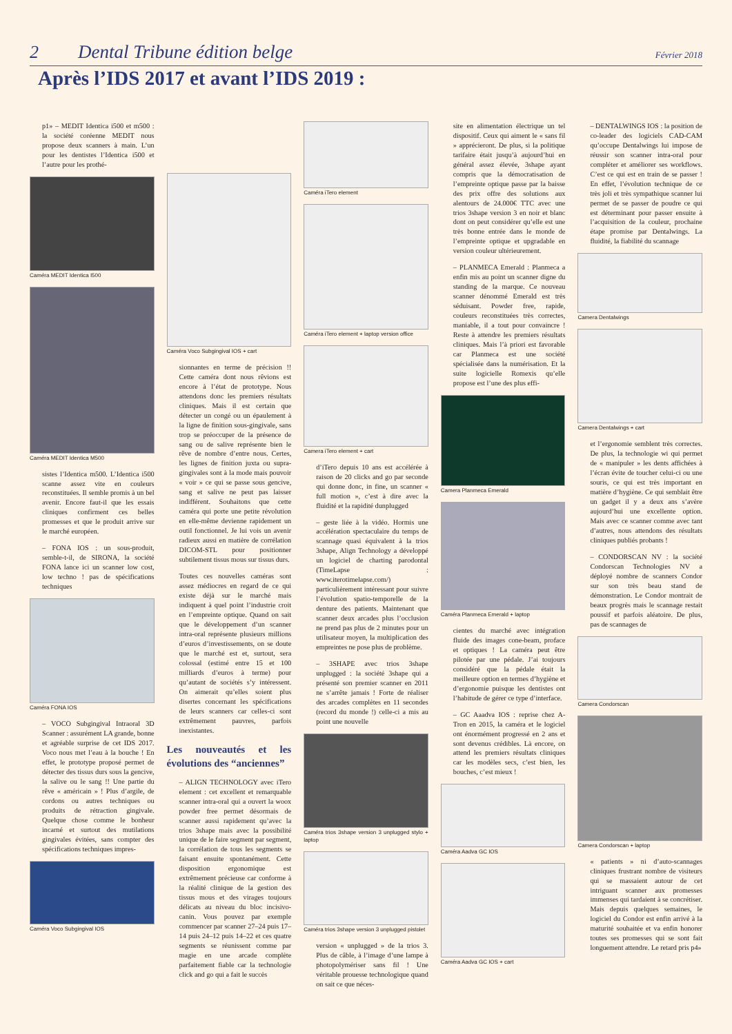2 Dental Tribune édition belge Février 2018
Après l’IDS 2017 et avant l’IDS 2019 :
p1» – MEDIT Identica i500 et m500 : la société coréenne MEDIT nous propose deux scanners à main. L’un pour les dentistes l’Identica i500 et l’autre pour les prothé-
Caméra MEDIT Identica I500
Caméra MEDIT Identica M500
sistes l’Identica m500. L’Identica i500 scanne assez vite en couleurs reconstituées. Il semble promis à un bel avenir. Encore faut-il que les essais cliniques confirment ces belles promesses et que le produit arrive sur le marché européen.
– FONA IOS : un sous-produit, semble-t-il, de SIRONA, la société FONA lance ici un scanner low cost, low techno ! pas de spécifications techniques
Caméra FONA IOS
– VOCO Subgingival Intraoral 3D Scanner : assurément LA grande, bonne et agréable surprise de cet IDS 2017. Voco nous met l’eau à la bouche ! En effet, le prototype proposé permet de détecter des tissus durs sous la gencive, la salive ou le sang !! Une partie du rêve « américain » ! Plus d’argile, de cordons ou autres techniques ou produits de rétraction gingivale. Quelque chose comme le bonheur incarné et surtout des mutilations gingivales évitées, sans compter des spécifications techniques impres-
Caméra Voco Subgingival IOS
Caméra Voco Subgingival IOS + cart
sionnantes en terme de précision !! Cette caméra dont nous rêvions est encore à l’état de prototype. Nous attendons donc les premiers résultats cliniques. Mais il est certain que détecter un congé ou un épaulement à la ligne de finition sous-gingivale, sans trop se préoccuper de la présence de sang ou de salive représente bien le rêve de nombre d’entre nous. Certes, les lignes de finition juxta ou supra-gingivales sont à la mode mais pouvoir « voir » ce qui se passe sous gencive, sang et salive ne peut pas laisser indifférent. Souhaitons que cette caméra qui porte une petite révolution en elle-même devienne rapidement un outil fonctionnel. Je lui vois un avenir radieux aussi en matière de corrélation DICOM-STL pour positionner subtilement tissus mous sur tissus durs.
Toutes ces nouvelles caméras sont assez médiocres en regard de ce qui existe déjà sur le marché mais indiquent à quel point l’industrie croit en l’empreinte optique. Quand on sait que le développement d’un scanner intra-oral représente plusieurs millions d’euros d’investissements, on se doute que le marché est et, surtout, sera colossal (estimé entre 15 et 100 milliards d’euros à terme) pour qu’autant de sociétés s’y intéressent. On aimerait qu’elles soient plus disertes concernant les spécifications de leurs scanners car celles-ci sont extrêmement pauvres, parfois inexistantes.
Les nouveautés et les évolutions des “anciennes”
– ALIGN TECHNOLOGY avec iTero element : cet excellent et remarquable scanner intra-oral qui a ouvert la woox powder free permet désormais de scanner aussi rapidement qu’avec la trios 3shape mais avec la possibilité unique de le faire segment par segment, la corrélation de tous les segments se faisant ensuite spontanément. Cette disposition ergonomique est extrêmement précieuse car conforme à la réalité clinique de la gestion des tissus mous et des virages toujours délicats au niveau du bloc incisivo-canin. Vous pouvez par exemple commencer par scanner 27–24 puis 17–14 puis 24–12 puis 14–22 et ces quatre segments se réunissent comme par magie en une arcade complète parfaitement fiable car la technologie click and go qui a fait le succès
Caméra iTero element
Caméra iTero element + laptop version office
Camera iTero element + cart
d’iTero depuis 10 ans est accélérée à raison de 20 clicks and go par seconde qui donne donc, in fine, un scanner « full motion », c’est à dire avec la fluidité et la rapidité dunplugged
– geste liée à la vidéo. Hormis une accélération spectaculaire du temps de scannage quasi équivalent à la trios 3shape, Align Technology a développé un logiciel de charting parodontal (TimeLapse : www.iterotimelapse.com/) particulièrement intéressant pour suivre l’évolution spatio-temporelle de la denture des patients. Maintenant que scanner deux arcades plus l’occlusion ne prend pas plus de 2 minutes pour un utilisateur moyen, la multiplication des empreintes ne pose plus de problème.
– 3SHAPE avec trios 3shape unplugged : la société 3shape qui a présenté son premier scanner en 2011 ne s’arrête jamais ! Forte de réaliser des arcades complètes en 11 secondes (record du monde !) celle-ci a mis au point une nouvelle
Caméra trios 3shape version 3 unplugged stylo + laptop
Caméra trios 3shape version 3 unplugged pistolet
version « unplugged » de la trios 3. Plus de câble, à l’image d’une lampe à photopolymériser sans fil ! Une véritable prouesse technologique quand on sait ce que néces-
site en alimentation électrique un tel dispositif. Ceux qui aiment le « sans fil » apprécieront. De plus, si la politique tarifaire était jusqu’à aujourd’hui en général assez élevée, 3shape ayant compris que la démocratisation de l’empreinte optique passe par la baisse des prix offre des solutions aux alentours de 24.000€ TTC avec une trios 3shape version 3 en noir et blanc dont on peut considérer qu’elle est une très bonne entrée dans le monde de l’empreinte optique et upgradable en version couleur ultérieurement.
– PLANMECA Emerald : Planmeca a enfin mis au point un scanner digne du standing de la marque. Ce nouveau scanner dénommé Emerald est très séduisant. Powder free, rapide, couleurs reconstituées très correctes, maniable, il a tout pour convaincre ! Reste à attendre les premiers résultats cliniques. Mais l’à priori est favorable car Planmeca est une société spécialisée dans la numérisation. Et la suite logicielle Romexis qu’elle propose est l’une des plus effi-
Camera Planmeca Emerald
Caméra Planmeca Emerald + laptop
cientes du marché avec intégration fluide des images cone-beam, proface et optiques ! La caméra peut être pilotée par une pédale. J’ai toujours considéré que la pédale était la meilleure option en termes d’hygiène et d’ergonomie puisque les dentistes ont l’habitude de gérer ce type d’interface.
– GC Aaadva IOS : reprise chez A-Tron en 2015, la caméra et le logiciel ont énormément progressé en 2 ans et sont devenus crédibles. Là encore, on attend les premiers résultats cliniques car les modèles secs, c’est bien, les bouches, c’est mieux !
Caméra Aadva GC IOS
Caméra Aadva GC IOS + cart
– DENTALWINGS IOS : la position de co-leader des logiciels CAD-CAM qu’occupe Dentalwings lui impose de réussir son scanner intra-oral pour compléter et améliorer ses workflows. C’est ce qui est en train de se passer ! En effet, l’évolution technique de ce très joli et très sympathique scanner lui permet de se passer de poudre ce qui est déterminant pour passer ensuite à l’acquisition de la couleur, prochaine étape promise par Dentalwings. La fluidité, la fiabilité du scannage
Camera Dentalwings
Camera Dentalwings + cart
et l’ergonomie semblent très correctes. De plus, la technologie wi qui permet de « manipuler » les dents affichées à l’écran évite de toucher celui-ci ou une souris, ce qui est très important en matière d’hygiène. Ce qui semblait être un gadget il y a deux ans s’avère aujourd’hui une excellente option. Mais avec ce scanner comme avec tant d’autres, nous attendons des résultats cliniques publiés probants !
– CONDORSCAN NV : la société Condorscan Technologies NV a déployé nombre de scanners Condor sur son très beau stand de démonstration. Le Condor montrait de beaux progrès mais le scannage restait poussif et parfois aléatoire. De plus, pas de scannages de
Camera Condorscan
Camera Condorscan + laptop
« patients » ni d’auto-scannages cliniques frustrant nombre de visiteurs qui se massaient autour de cet intriguant scanner aux promesses immenses qui tardaient à se concrétiser. Mais depuis quelques semaines, le logiciel du Condor est enfin arrivé à la maturité souhaitée et va enfin honorer toutes ses promesses qui se sont fait longuement attendre. Le retard pris p4»